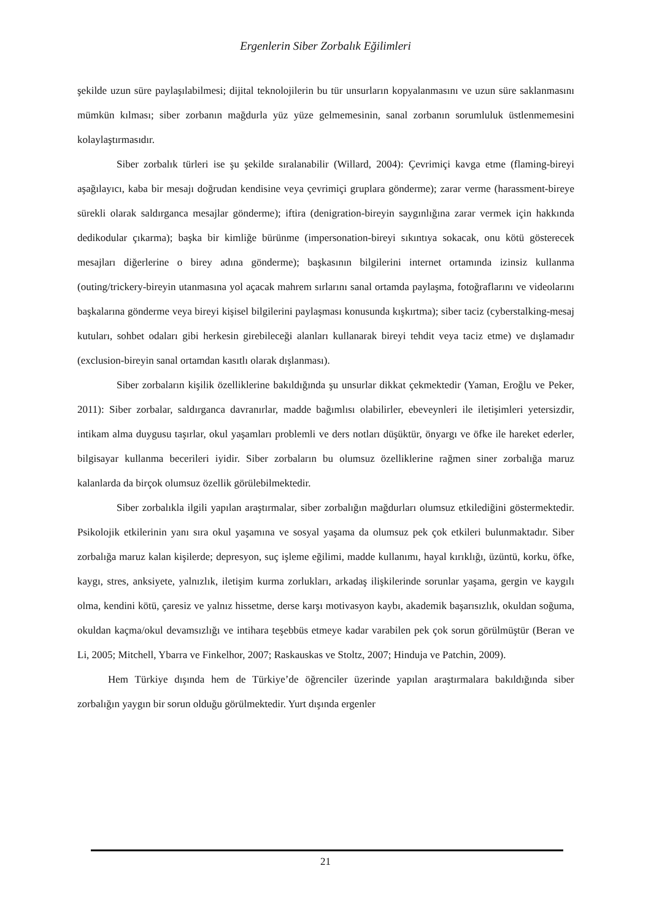Ergenlerin Siber Zorbalık Eğilimleri
şekilde uzun süre paylaşılabilmesi; dijital teknolojilerin bu tür unsurların kopyalanmasını ve uzun süre saklanmasını mümkün kılması; siber zorbanın mağdurla yüz yüze gelmemesinin, sanal zorbanın sorumluluk üstlenmemesini kolaylaştırmasıdır.
Siber zorbalık türleri ise şu şekilde sıralanabilir (Willard, 2004): Çevrimiçi kavga etme (flaming-bireyi aşağılayıcı, kaba bir mesajı doğrudan kendisine veya çevrimiçi gruplara gönderme); zarar verme (harassment-bireye sürekli olarak saldırganca mesajlar gönderme); iftira (denigration-bireyin saygınlığına zarar vermek için hakkında dedikodular çıkarma); başka bir kimliğe bürünme (impersonation-bireyi sıkıntıya sokacak, onu kötü gösterecek mesajları diğerlerine o birey adına gönderme); başkasının bilgilerini internet ortamında izinsiz kullanma (outing/trickery-bireyin utanmasına yol açacak mahrem sırlarını sanal ortamda paylaşma, fotoğraflarını ve videolarını başkalarına gönderme veya bireyi kişisel bilgilerini paylaşması konusunda kışkırtma); siber taciz (cyberstalking-mesaj kutuları, sohbet odaları gibi herkesin girebileceği alanları kullanarak bireyi tehdit veya taciz etme) ve dışlamadır (exclusion-bireyin sanal ortamdan kasıtlı olarak dışlanması).
Siber zorbaların kişilik özelliklerine bakıldığında şu unsurlar dikkat çekmektedir (Yaman, Eroğlu ve Peker, 2011): Siber zorbalar, saldırganca davranırlar, madde bağımlısı olabilirler, ebeveynleri ile iletişimleri yetersizdir, intikam alma duygusu taşırlar, okul yaşamları problemli ve ders notları düşüktür, önyargı ve öfke ile hareket ederler, bilgisayar kullanma becerileri iyidir. Siber zorbaların bu olumsuz özelliklerine rağmen siner zorbalığa maruz kalanlarda da birçok olumsuz özellik görülebilmektedir.
Siber zorbalıkla ilgili yapılan araştırmalar, siber zorbalığın mağdurları olumsuz etkilediğini göstermektedir. Psikolojik etkilerinin yanı sıra okul yaşamına ve sosyal yaşama da olumsuz pek çok etkileri bulunmaktadır. Siber zorbalığa maruz kalan kişilerde; depresyon, suç işleme eğilimi, madde kullanımı, hayal kırıklığı, üzüntü, korku, öfke, kaygı, stres, anksiyete, yalnızlık, iletişim kurma zorlukları, arkadaş ilişkilerinde sorunlar yaşama, gergin ve kaygılı olma, kendini kötü, çaresiz ve yalnız hissetme, derse karşı motivasyon kaybı, akademik başarısızlık, okuldan soğuma, okuldan kaçma/okul devamsızlığı ve intihara teşebbüs etmeye kadar varabilen pek çok sorun görülmüştür (Beran ve Li, 2005; Mitchell, Ybarra ve Finkelhor, 2007; Raskauskas ve Stoltz, 2007; Hinduja ve Patchin, 2009).
Hem Türkiye dışında hem de Türkiye’de öğrenciler üzerinde yapılan araştırmalara bakıldığında siber zorbalığın yaygın bir sorun olduğu görülmektedir. Yurt dışında ergenler
21